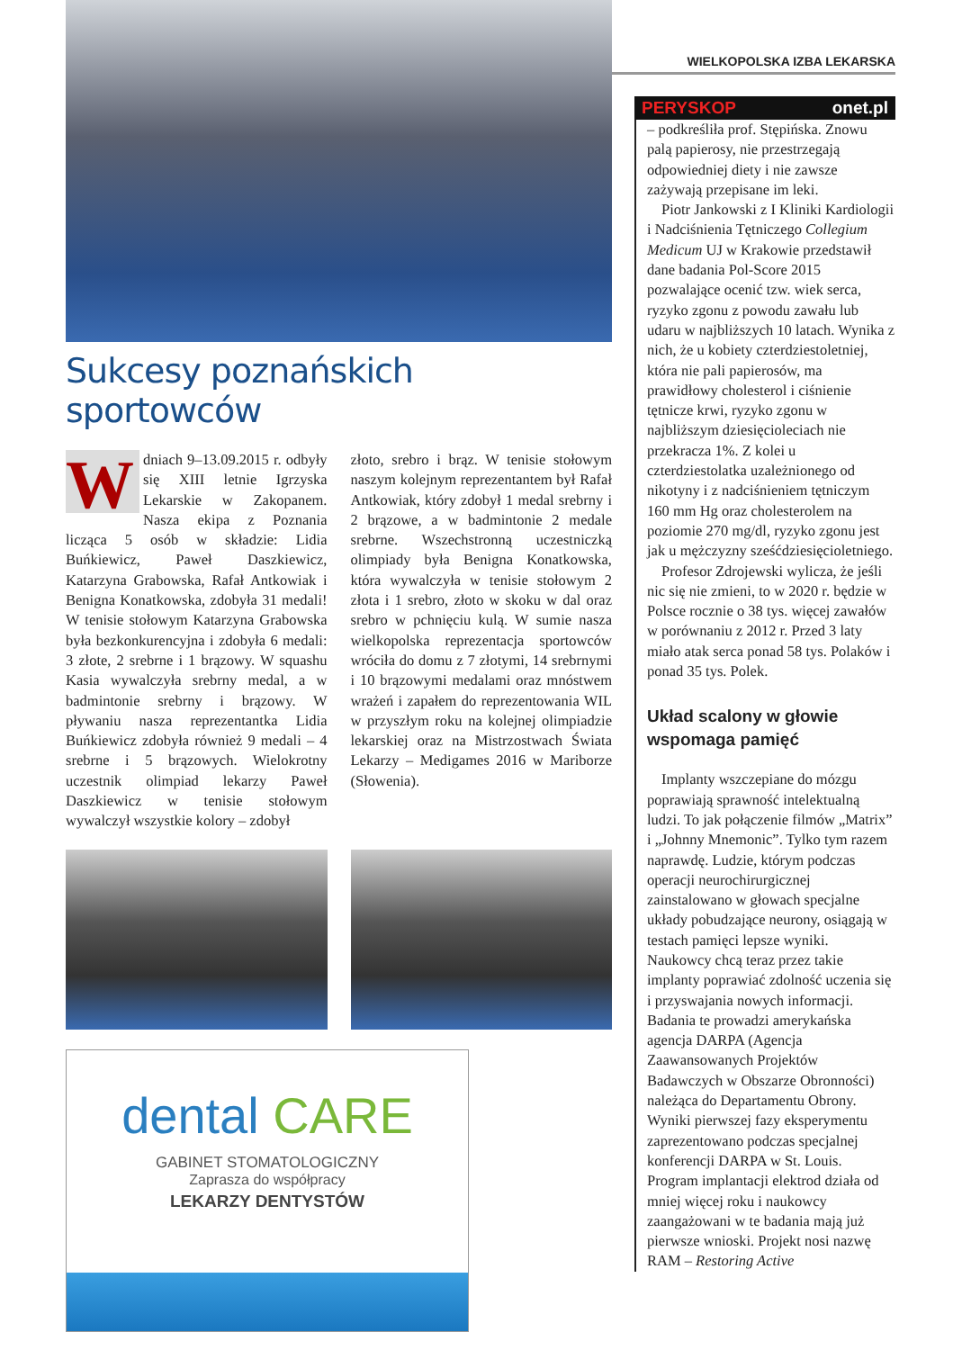Sukcesy poznańskich sportowców
Wdniach 9–13.09.2015 r. odbyły się XIII letnie Igrzyska Lekarskie w Zakopanem. Nasza ekipa z Poznania licząca 5 osób w składzie: Lidia Buńkiewicz, Paweł Daszkiewicz, Katarzyna Grabowska, Rafał Antkowiak i Benigna Konatkowska, zdobyła 31 medali! W tenisie stołowym Katarzyna Grabowska była bezkonkurencyjna i zdobyła 6 medali: 3 złote, 2 srebrne i 1 brązowy. W squashu Kasia wywalczyła srebrny medal, a w badmintonie srebrny i brązowy. W pływaniu nasza reprezentantka Lidia Buńkiewicz zdobyła również 9 medali – 4 srebrne i 5 brązowych. Wielokrotny uczestnik olimpiad lekarzy Paweł Daszkiewicz w tenisie stołowym wywalczył wszystkie kolory – zdobył
złoto, srebro i brąz. W tenisie stołowym naszym kolejnym reprezentantem był Rafał Antkowiak, który zdobył 1 medal srebrny i 2 brązowe, a w badmintonie 2 medale srebrne. Wszechstronną uczestniczką olimpiady była Benigna Konatkowska, która wywalczyła w tenisie stołowym 2 złota i 1 srebro, złoto w skoku w dal oraz srebro w pchnięciu kulą. W sumie nasza wielkopolska reprezentacja sportowców wróciła do domu z 7 złotymi, 14 srebrnymi i 10 brązowymi medalami oraz mnóstwem wrażeń i zapałem do reprezentowania WIL w przyszłym roku na kolejnej olimpiadzie lekarskiej oraz na Mistrzostwach Świata Lekarzy – Medigames 2016 w Mariborze (Słowenia).
dental CARE
GABINET STOMATOLOGICZNY
Zaprasza do współpracy
LEKARZY DENTYSTÓW
WIELKOPOLSKA IZBA LEKARSKA
PERYSKOP onet.pl
– podkreśliła prof. Stępińska. Znowu palą papierosy, nie przestrzegają odpowiedniej diety i nie zawsze zażywają przepisane im leki.
Piotr Jankowski z I Kliniki Kardiologii i Nadciśnienia Tętniczego Collegium Medicum UJ w Krakowie przedstawił dane badania Pol-Score 2015 pozwalające ocenić tzw. wiek serca, ryzyko zgonu z powodu zawału lub udaru w najbliższych 10 latach. Wynika z nich, że u kobiety czterdziestoletniej, która nie pali papierosów, ma prawidłowy cholesterol i ciśnienie tętnicze krwi, ryzyko zgonu w najbliższym dziesięcioleciach nie przekracza 1%. Z kolei u czterdziestolatka uzależnionego od nikotyny i z nadciśnieniem tętniczym 160 mm Hg oraz cholesterolem na poziomie 270 mg/dl, ryzyko zgonu jest jak u mężczyzny sześćdziesięcioletniego.
Profesor Zdrojewski wylicza, że jeśli nic się nie zmieni, to w 2020 r. będzie w Polsce rocznie o 38 tys. więcej zawałów w porównaniu z 2012 r. Przed 3 laty miało atak serca ponad 58 tys. Polaków i ponad 35 tys. Polek.
Układ scalony w głowie wspomaga pamięć
Implanty wszczepiane do mózgu poprawiają sprawność intelektualną ludzi. To jak połączenie filmów „Matrix” i „Johnny Mnemonic”. Tylko tym razem naprawdę. Ludzie, którym podczas operacji neurochirurgicznej zainstalowano w głowach specjalne układy pobudzające neurony, osiągają w testach pamięci lepsze wyniki. Naukowcy chcą teraz przez takie implanty poprawiać zdolność uczenia się i przyswajania nowych informacji. Badania te prowadzi amerykańska agencja DARPA (Agencja Zaawansowanych Projektów Badawczych w Obszarze Obronności) należąca do Departamentu Obrony. Wyniki pierwszej fazy eksperymentu zaprezentowano podczas specjalnej konferencji DARPA w St. Louis. Program implantacji elektrod działa od mniej więcej roku i naukowcy zaangażowani w te badania mają już pierwsze wnioski. Projekt nosi nazwę RAM – Restoring Active